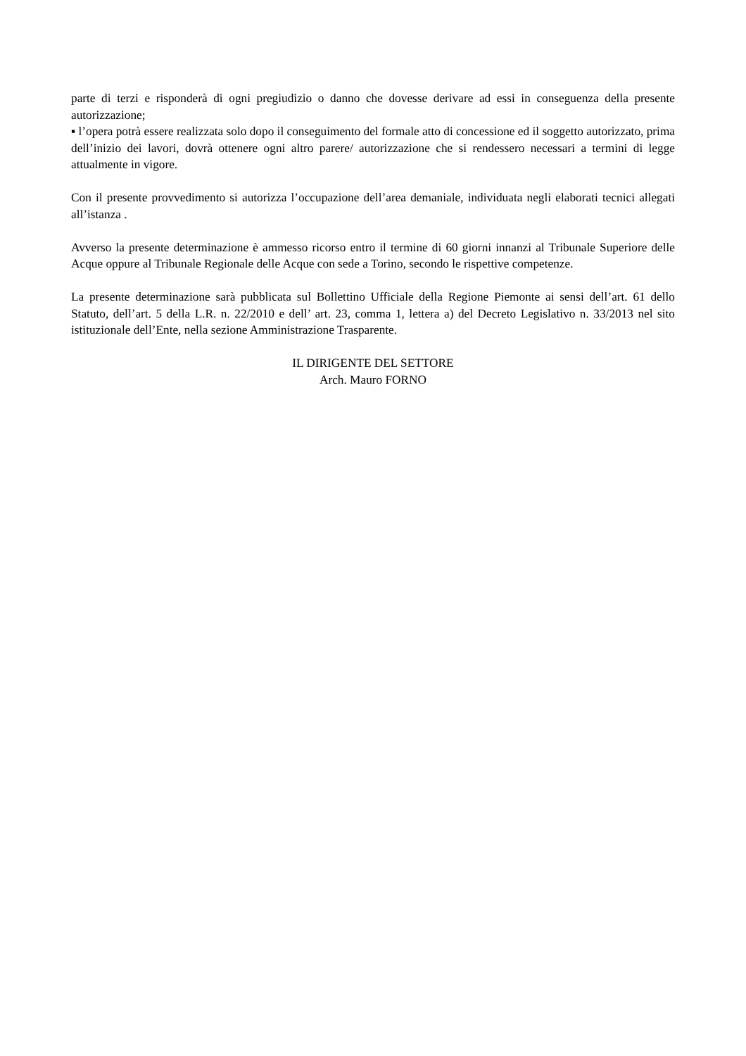parte di terzi e risponderà di ogni pregiudizio o danno che dovesse derivare ad essi in conseguenza della presente autorizzazione;
▪ l’opera potrà essere realizzata solo dopo il conseguimento del formale atto di concessione ed il soggetto autorizzato, prima dell’inizio dei lavori, dovrà ottenere ogni altro parere/ autorizzazione che si rendessero necessari a termini di legge attualmente in vigore.
Con il presente provvedimento si autorizza l’occupazione dell’area demaniale, individuata negli elaborati tecnici allegati all’istanza .
Avverso la presente determinazione è ammesso ricorso entro il termine di 60 giorni innanzi al Tribunale Superiore delle Acque oppure al Tribunale Regionale delle Acque con sede a Torino, secondo le rispettive competenze.
La presente determinazione sarà pubblicata sul Bollettino Ufficiale della Regione Piemonte ai sensi dell’art. 61 dello Statuto, dell’art. 5 della L.R. n. 22/2010 e dell’ art. 23, comma 1, lettera a) del Decreto Legislativo n. 33/2013 nel sito istituzionale dell’Ente, nella sezione Amministrazione Trasparente.
IL DIRIGENTE DEL SETTORE
Arch. Mauro FORNO